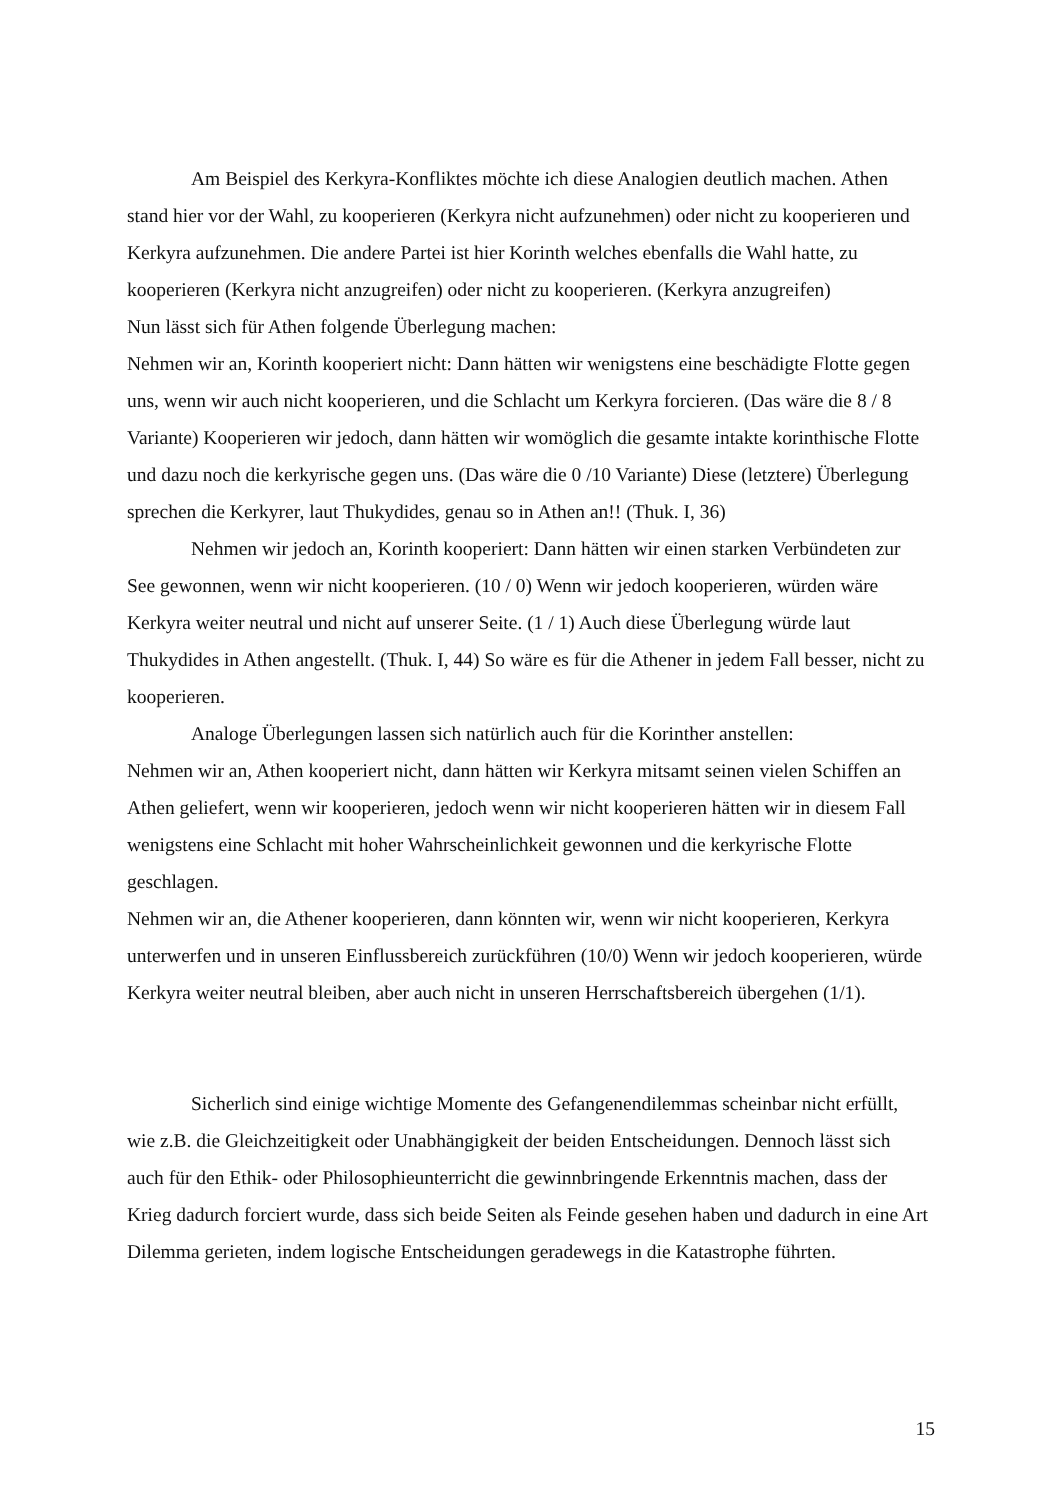Am Beispiel des Kerkyra-Konfliktes möchte ich diese Analogien deutlich machen. Athen stand hier vor der Wahl, zu kooperieren (Kerkyra nicht aufzunehmen) oder nicht zu kooperieren und Kerkyra aufzunehmen. Die andere Partei ist hier Korinth welches ebenfalls die Wahl hatte, zu kooperieren (Kerkyra nicht anzugreifen) oder nicht zu kooperieren. (Kerkyra anzugreifen)
Nun lässt sich für Athen folgende Überlegung machen:
Nehmen wir an, Korinth kooperiert nicht: Dann hätten wir wenigstens eine beschädigte Flotte gegen uns, wenn wir auch nicht kooperieren, und die Schlacht um Kerkyra forcieren. (Das wäre die 8 / 8 Variante) Kooperieren wir jedoch, dann hätten wir womöglich die gesamte intakte korinthische Flotte und dazu noch die kerkyrische gegen uns. (Das wäre die 0 /10 Variante) Diese (letztere) Überlegung sprechen die Kerkyrer, laut Thukydides, genau so in Athen an!! (Thuk. I, 36)
Nehmen wir jedoch an, Korinth kooperiert: Dann hätten wir einen starken Verbündeten zur See gewonnen, wenn wir nicht kooperieren. (10 / 0) Wenn wir jedoch kooperieren, würden wäre Kerkyra weiter neutral und nicht auf unserer Seite. (1 / 1) Auch diese Überlegung würde laut Thukydides in Athen angestellt. (Thuk. I, 44) So wäre es für die Athener in jedem Fall besser, nicht zu kooperieren.
Analoge Überlegungen lassen sich natürlich auch für die Korinther anstellen:
Nehmen wir an, Athen kooperiert nicht, dann hätten wir Kerkyra mitsamt seinen vielen Schiffen an Athen geliefert, wenn wir kooperieren, jedoch wenn wir nicht kooperieren hätten wir in diesem Fall wenigstens eine Schlacht mit hoher Wahrscheinlichkeit gewonnen und die kerkyrische Flotte geschlagen.
Nehmen wir an, die Athener kooperieren, dann könnten wir, wenn wir nicht kooperieren, Kerkyra unterwerfen und in unseren Einflussbereich zurückführen (10/0) Wenn wir jedoch kooperieren, würde Kerkyra weiter neutral bleiben, aber auch nicht in unseren Herrschaftsbereich übergehen (1/1).
Sicherlich sind einige wichtige Momente des Gefangenendilemmas scheinbar nicht erfüllt, wie z.B. die Gleichzeitigkeit oder Unabhängigkeit der beiden Entscheidungen. Dennoch lässt sich auch für den Ethik- oder Philosophieunterricht die gewinnbringende Erkenntnis machen, dass der Krieg dadurch forciert wurde, dass sich beide Seiten als Feinde gesehen haben und dadurch in eine Art Dilemma gerieten, indem logische Entscheidungen geradewegs in die Katastrophe führten.
15